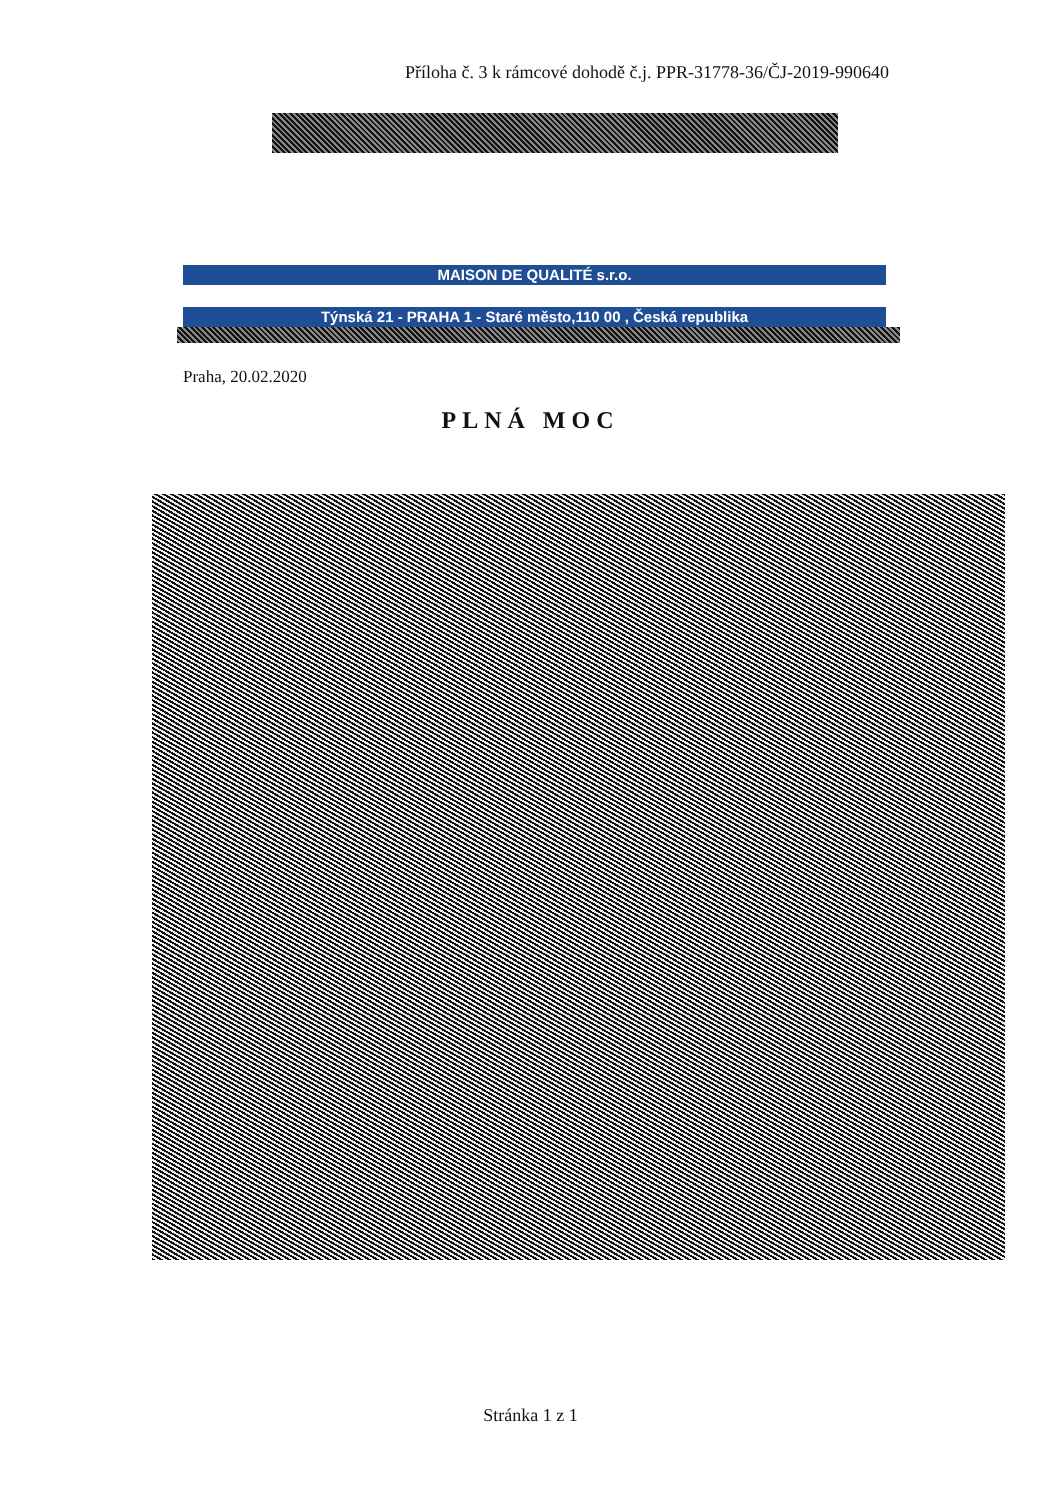Příloha č. 3 k rámcové dohodě č.j. PPR-31778-36/ČJ-2019-990640
MAISON DE QUALITÉ s.r.o.
Týnská 21 - PRAHA 1 - Staré město,110 00 , Česká republika
Praha, 20.02.2020
PLNÁ MOC
Stránka 1 z 1